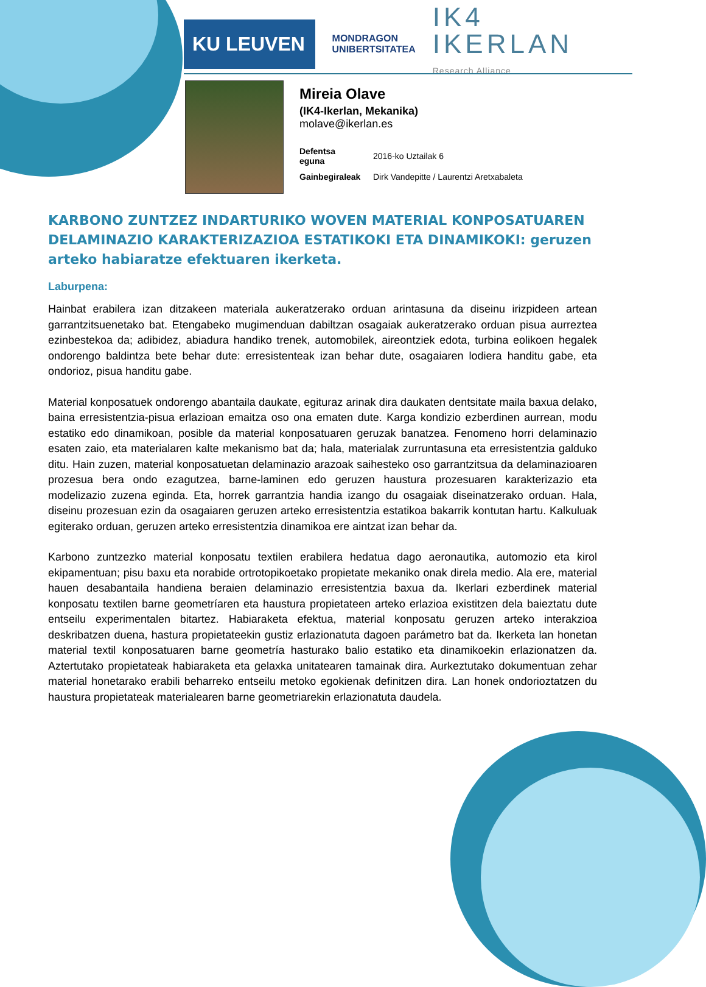KU LEUVEN
MONDRAGON
UNIBERTSITATEA
IK4 IKERLAN
Research Alliance
Mireia Olave
(IK4-Ikerlan, Mekanika)
molave@ikerlan.es
Defentsa
eguna 2016-ko Uztailak 6
Gainbegiraleak Dirk Vandepitte / Laurentzi Aretxabaleta
KARBONO ZUNTZEZ INDARTURIKO WOVEN MATERIAL KONPOSATUAREN DELAMINAZIO KARAKTERIZAZIOA ESTATIKOKI ETA DINAMIKOKI: geruzen arteko habiaratze efektuaren ikerketa.
Laburpena:
Hainbat erabilera izan ditzakeen materiala aukeratzerako orduan arintasuna da diseinu irizpideen artean garrantzitsuenetako bat. Etengabeko mugimenduan dabiltzan osagaiak aukeratzerako orduan pisua aurreztea ezinbestekoa da; adibidez, abiadura handiko trenek, automobilek, aireontziek edota, turbina eolikoen hegalek ondorengo baldintza bete behar dute: erresistenteak izan behar dute, osagaiaren lodiera handitu gabe, eta ondorioz, pisua handitu gabe.
Material konposatuek ondorengo abantaila daukate, egituraz arinak dira daukaten dentsitate maila baxua delako, baina erresistentzia-pisua erlazioan emaitza oso ona ematen dute. Karga kondizio ezberdinen aurrean, modu estatiko edo dinamikoan, posible da material konposatuaren geruzak banatzea. Fenomeno horri delaminazio esaten zaio, eta materialaren kalte mekanismo bat da; hala, materialak zurruntasuna eta erresistentzia galduko ditu. Hain zuzen, material konposatuetan delaminazio arazoak saihesteko oso garrantzitsua da delaminazioaren prozesua bera ondo ezagutzea, barne-laminen edo geruzen haustura prozesuaren karakterizazio eta modelizazio zuzena egindа. Eta, horrek garrantzia handia izango du osagaiak diseinatzerako orduan. Hala, diseinu prozesuan ezin da osagaiaren geruzen arteko erresistentzia estatikoa bakarrik kontutan hartu. Kalkuluak egiterako orduan, geruzen arteko erresistentzia dinamikoa ere aintzat izan behar da.
Karbono zuntzezko material konposatu textilen erabilera hedatua dago aeronautika, automozio eta kirol ekipamentuan; pisu baxu eta norabide ortrotopikoetako propietate mekaniko onak direla medio. Ala ere, material hauen desabantaila handiena beraien delaminazio erresistentzia baxua da. Ikerlari ezberdinek material konposatu textilen barne geometríaren eta haustura propietateen arteko erlazioa existitzen dela baieztatu dute entseilu experimentalen bitartez. Habiaraketa efektua, material konposatu geruzen arteko interakzioa deskribatzen duena, hastura propietateekin gustiz erlazionatuta dagoen parámetro bat da. Ikerketa lan honetan material textil konposatuaren barne geometría hasturako balio estatiko eta dinamikoekin erlazionatzen da. Aztertutako propietateak habiaraketa eta gelaxka unitatearen tamainak dira. Aurkeztutako dokumentuan zehar material honetarako erabili beharreko entseilu metoko egokienak definitzen dira. Lan honek ondorioztatzen du haustura propietateak materialearen barne geometriarekin erlazionatuta daudela.